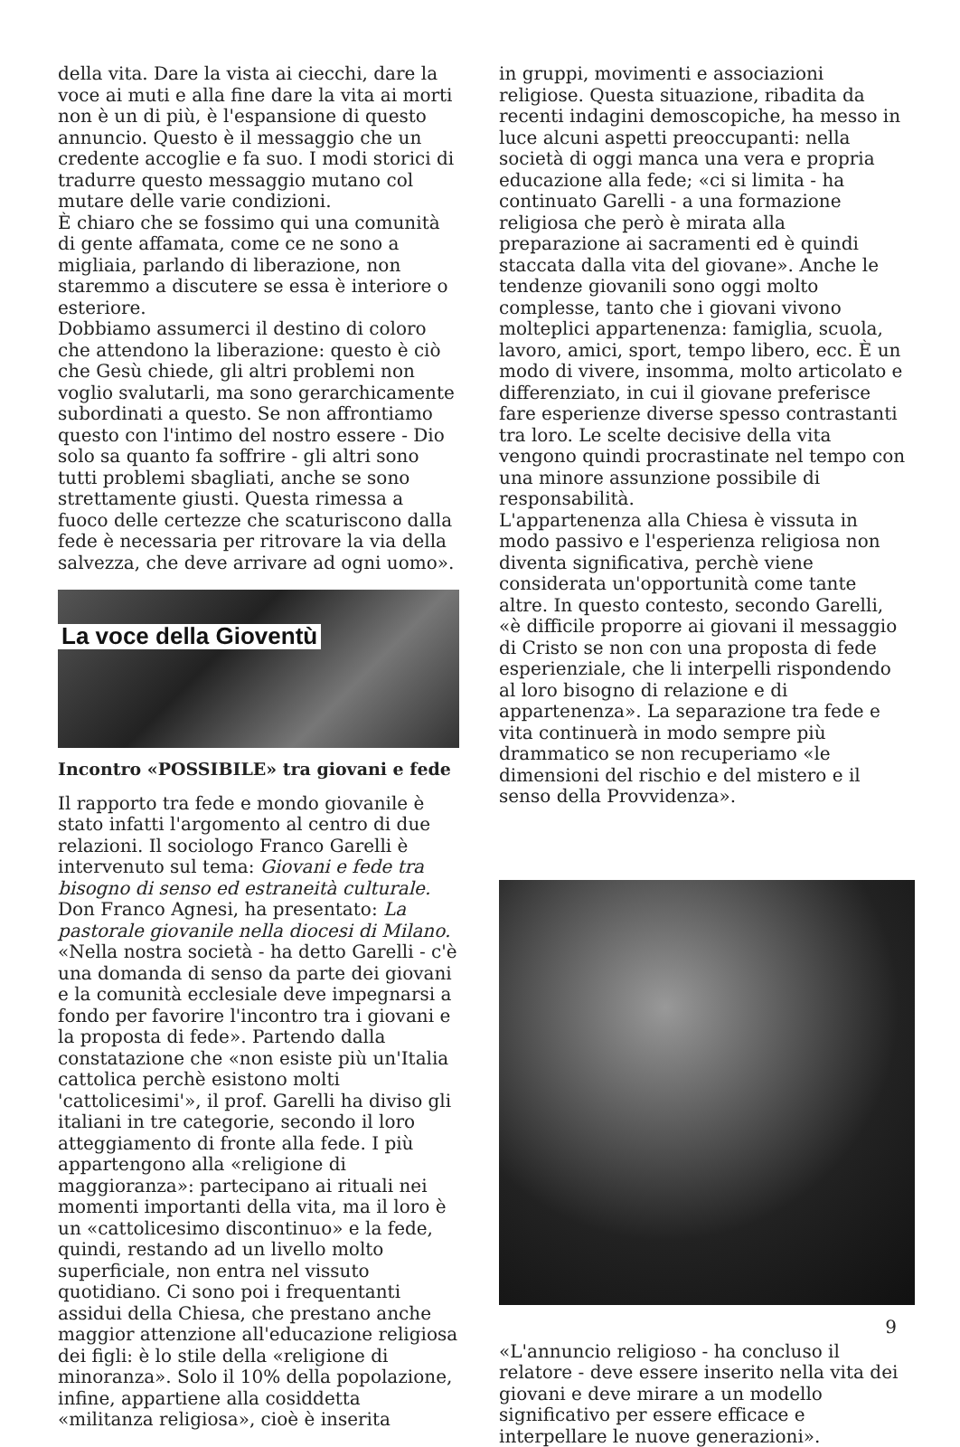della vita. Dare la vista ai ciecchi, dare la voce ai muti e alla fine dare la vita ai morti non è un di più, è l'espansione di questo annuncio. Questo è il messaggio che un credente accoglie e fa suo. I modi storici di tradurre questo messaggio mutano col mutare delle varie condizioni.
È chiaro che se fossimo qui una comunità di gente affamata, come ce ne sono a migliaia, parlando di liberazione, non staremmo a discutere se essa è interiore o esteriore.
Dobbiamo assumerci il destino di coloro che attendono la liberazione: questo è ciò che Gesù chiede, gli altri problemi non voglio svalutarli, ma sono gerarchicamente subordinati a questo. Se non affrontiamo questo con l'intimo del nostro essere - Dio solo sa quanto fa soffrire - gli altri sono tutti problemi sbagliati, anche se sono strettamente giusti. Questa rimessa a fuoco delle certezze che scaturiscono dalla fede è necessaria per ritrovare la via della salvezza, che deve arrivare ad ogni uomo».
La voce della Gioventù
Incontro «POSSIBILE» tra giovani e fede
Il rapporto tra fede e mondo giovanile è stato infatti l'argomento al centro di due relazioni. Il sociologo Franco Garelli è intervenuto sul tema: Giovani e fede tra bisogno di senso ed estraneità culturale.
Don Franco Agnesi, ha presentato: La pastorale giovanile nella diocesi di Milano.
«Nella nostra società - ha detto Garelli - c'è una domanda di senso da parte dei giovani e la comunità ecclesiale deve impegnarsi a fondo per favorire l'incontro tra i giovani e la proposta di fede». Partendo dalla constatazione che «non esiste più un'Italia cattolica perchè esistono molti 'cattolicesimi'», il prof. Garelli ha diviso gli italiani in tre categorie, secondo il loro atteggiamento di fronte alla fede. I più appartengono alla «religione di maggioranza»: partecipano ai rituali nei momenti importanti della vita, ma il loro è un «cattolicesimo discontinuo» e la fede, quindi, restando ad un livello molto superficiale, non entra nel vissuto quotidiano. Ci sono poi i frequentanti assidui della Chiesa, che prestano anche maggior attenzione all'educazione religiosa dei figli: è lo stile della «religione di minoranza». Solo il 10% della popolazione, infine, appartiene alla cosiddetta «militanza religiosa», cioè è inserita
in gruppi, movimenti e associazioni religiose. Questa situazione, ribadita da recenti indagini demoscopiche, ha messo in luce alcuni aspetti preoccupanti: nella società di oggi manca una vera e propria educazione alla fede; «ci si limita - ha continuato Garelli - a una formazione religiosa che però è mirata alla preparazione ai sacramenti ed è quindi staccata dalla vita del giovane». Anche le tendenze giovanili sono oggi molto complesse, tanto che i giovani vivono molteplici appartenenza: famiglia, scuola, lavoro, amici, sport, tempo libero, ecc. È un modo di vivere, insomma, molto articolato e differenziato, in cui il giovane preferisce fare esperienze diverse spesso contrastanti tra loro. Le scelte decisive della vita vengono quindi procrastinate nel tempo con una minore assunzione possibile di responsabilità.
L'appartenenza alla Chiesa è vissuta in modo passivo e l'esperienza religiosa non diventa significativa, perchè viene considerata un'opportunità come tante altre. In questo contesto, secondo Garelli, «è difficile proporre ai giovani il messaggio di Cristo se non con una proposta di fede esperienziale, che li interpelli rispondendo al loro bisogno di relazione e di appartenenza». La separazione tra fede e vita continuerà in modo sempre più drammatico se non recuperiamo «le dimensioni del rischio e del mistero e il senso della Provvidenza».
«L'annuncio religioso - ha concluso il relatore - deve essere inserito nella vita dei giovani e deve mirare a un modello significativo per essere efficace e interpellare le nuove generazioni».
9